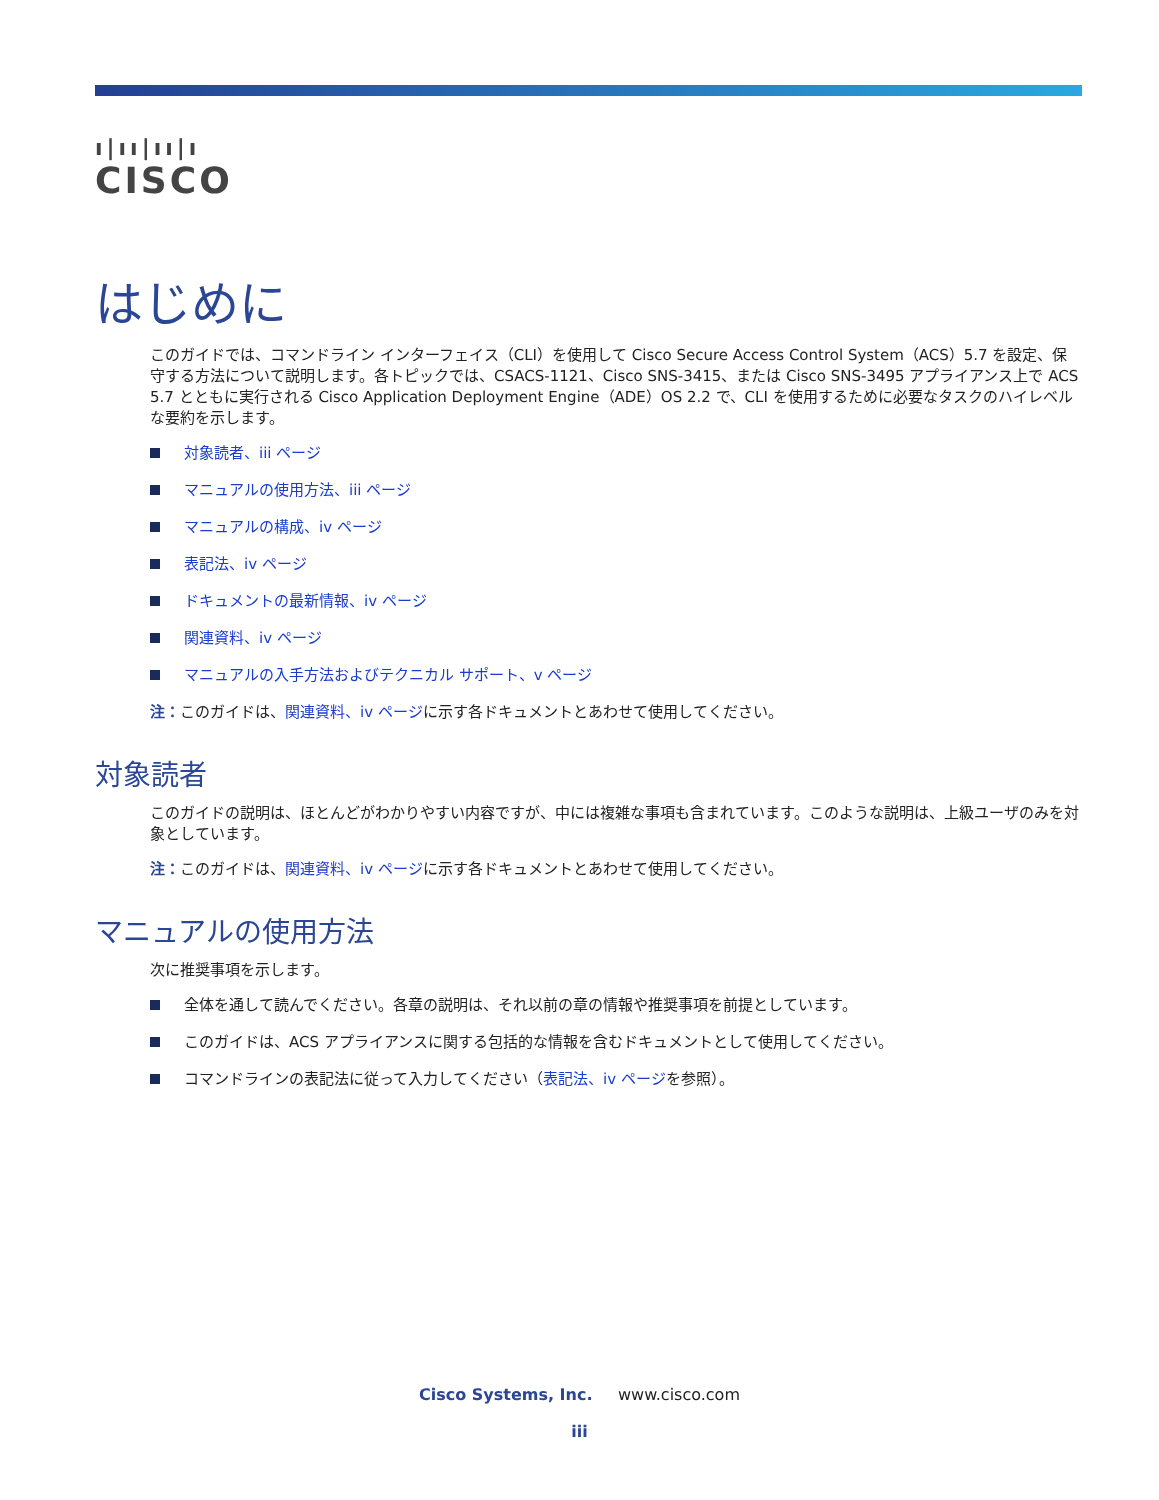ı|ıı|ıı|ı
CISCO
はじめに
このガイドでは、コマンドライン インターフェイス（CLI）を使用して Cisco Secure Access Control System（ACS）5.7 を設定、保守する方法について説明します。各トピックでは、CSACS-1121、Cisco SNS-3415、または Cisco SNS-3495 アプライアンス上で ACS 5.7 とともに実行される Cisco Application Deployment Engine（ADE）OS 2.2 で、CLI を使用するために必要なタスクのハイレベルな要約を示します。
対象読者、iii ページ
マニュアルの使用方法、iii ページ
マニュアルの構成、iv ページ
表記法、iv ページ
ドキュメントの最新情報、iv ページ
関連資料、iv ページ
マニュアルの入手方法およびテクニカル サポート、v ページ
注：このガイドは、関連資料、iv ページに示す各ドキュメントとあわせて使用してください。
対象読者
このガイドの説明は、ほとんどがわかりやすい内容ですが、中には複雑な事項も含まれています。このような説明は、上級ユーザのみを対象としています。
注：このガイドは、関連資料、iv ページに示す各ドキュメントとあわせて使用してください。
マニュアルの使用方法
次に推奨事項を示します。
全体を通して読んでください。各章の説明は、それ以前の章の情報や推奨事項を前提としています。
このガイドは、ACS アプライアンスに関する包括的な情報を含むドキュメントとして使用してください。
コマンドラインの表記法に従って入力してください（表記法、iv ページを参照）。
Cisco Systems, Inc. www.cisco.com
iii